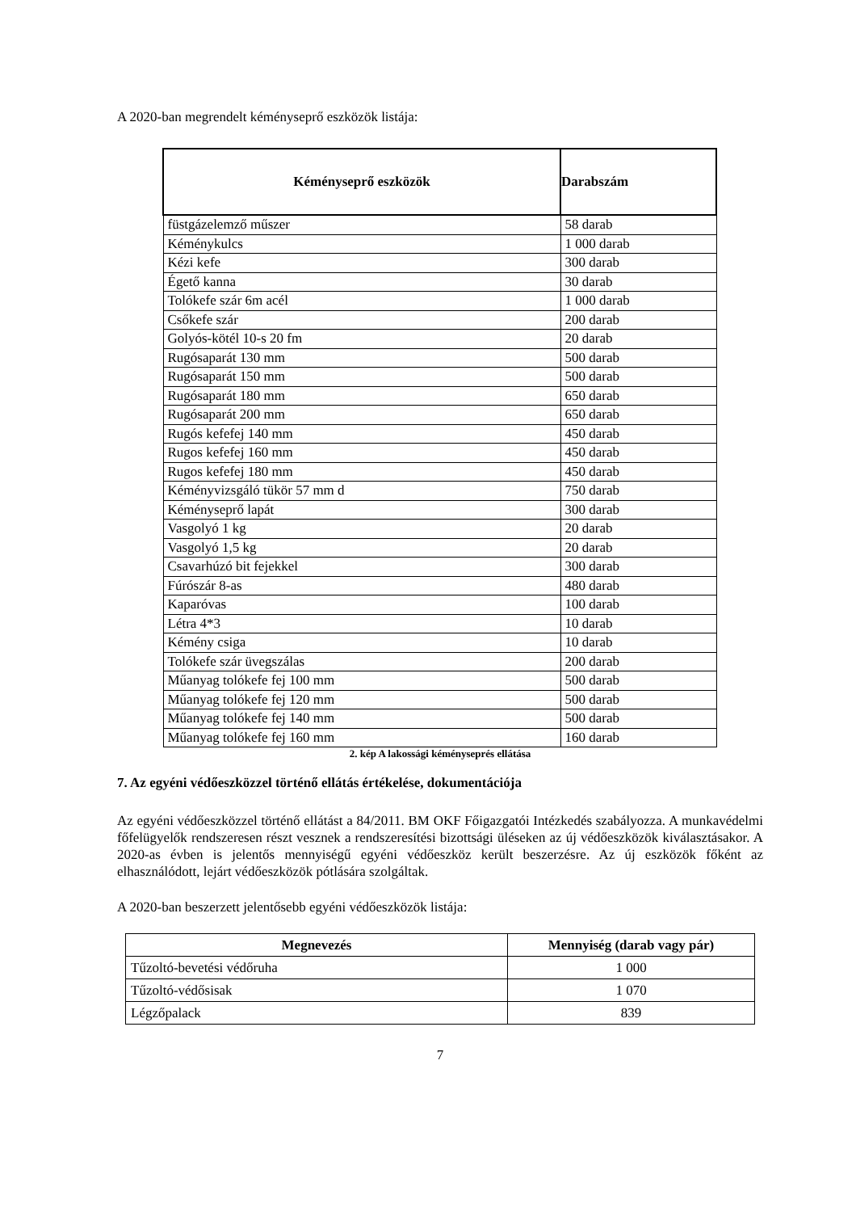A 2020-ban megrendelt kéményseprő eszközök listája:
| Kéményseprő eszközök | Darabszám |
| --- | --- |
| füstgázelemző műszer | 58 darab |
| Kéménykulcs | 1 000 darab |
| Kézi kefe | 300 darab |
| Égető kanna | 30 darab |
| Tolókefe szár 6m acél | 1 000 darab |
| Csőkefe szár | 200 darab |
| Golyós-kötél 10-s 20 fm | 20 darab |
| Rugósaparát 130 mm | 500 darab |
| Rugósaparát 150 mm | 500 darab |
| Rugósaparát 180 mm | 650 darab |
| Rugósaparát 200 mm | 650 darab |
| Rugós kefefej 140 mm | 450 darab |
| Rugos kefefej 160 mm | 450 darab |
| Rugos kefefej 180 mm | 450 darab |
| Kéményvizsgáló tükör 57 mm d | 750 darab |
| Kéményseprő lapát | 300 darab |
| Vasgolyó 1 kg | 20 darab |
| Vasgolyó 1,5 kg | 20 darab |
| Csavarhúzó bit fejekkel | 300 darab |
| Fúrószár 8-as | 480 darab |
| Kaparóvas | 100 darab |
| Létra 4*3 | 10 darab |
| Kémény csiga | 10 darab |
| Tolókefe szár üvegszálas | 200 darab |
| Műanyag tolókefe fej 100 mm | 500 darab |
| Műanyag tolókefe fej 120 mm | 500 darab |
| Műanyag tolókefe fej 140 mm | 500 darab |
| Műanyag tolókefe fej 160 mm | 160 darab |
2. kép A lakossági kéményseprés ellátása
7. Az egyéni védőeszközzel történő ellátás értékelése, dokumentációja
Az egyéni védőeszközzel történő ellátást a 84/2011. BM OKF Főigazgatói Intézkedés szabályozza. A munkavédelmi főfelügyelők rendszeresen részt vesznek a rendszeresítési bizottsági üléseken az új védőeszközök kiválasztásakor. A 2020-as évben is jelentős mennyiségű egyéni védőeszköz került beszerzésre. Az új eszközök főként az elhasználódott, lejárt védőeszközök pótlására szolgáltak.
A 2020-ban beszerzett jelentősebb egyéni védőeszközök listája:
| Megnevezés | Mennyiség (darab vagy pár) |
| --- | --- |
| Tűzoltó-bevetési védőruha | 1 000 |
| Tűzoltó-védősisak | 1 070 |
| Légzőpalack | 839 |
7